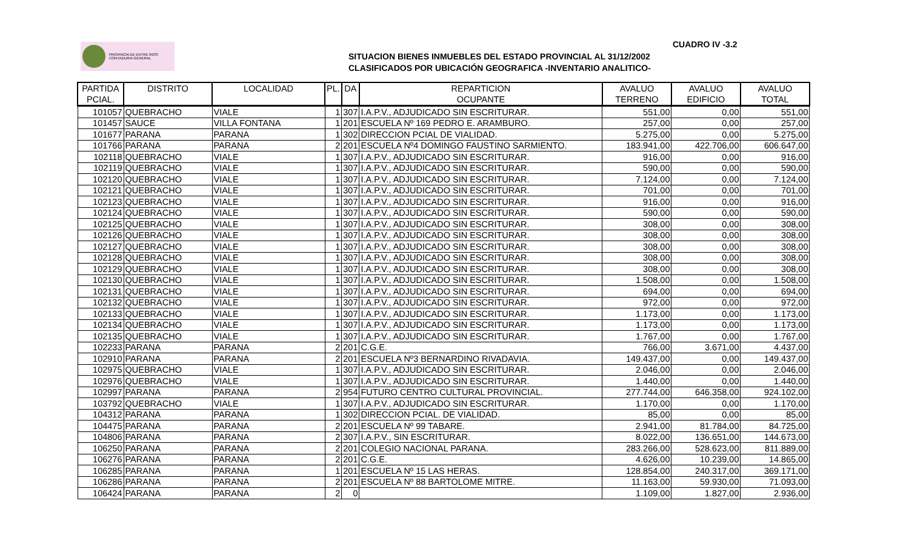PROVINCIA DE ENTRE RIOS
CONTADURIA GENERAL
CUADRO IV -3.2
SITUACION BIENES INMUEBLES DEL ESTADO PROVINCIAL AL 31/12/2002
CLASIFICADOS POR UBICACIÓN GEOGRAFICA -INVENTARIO ANALITICO-
| PARTIDA PCIAL. | DISTRITO | LOCALIDAD | PL. | DA | REPARTICION OCUPANTE | AVALUO TERRENO | AVALUO EDIFICIO | AVALUO TOTAL |
| --- | --- | --- | --- | --- | --- | --- | --- | --- |
| 101057 | QUEBRACHO | VIALE | 1 | 307 | I.A.P.V., ADJUDICADO SIN ESCRITURAR. | 551,00 | 0,00 | 551,00 |
| 101457 | SAUCE | VILLA FONTANA | 1 | 201 | ESCUELA Nº 169 PEDRO E. ARAMBURO. | 257,00 | 0,00 | 257,00 |
| 101677 | PARANA | PARANA | 1 | 302 | DIRECCION PCIAL DE VIALIDAD. | 5.275,00 | 0,00 | 5.275,00 |
| 101766 | PARANA | PARANA | 2 | 201 | ESCUELA Nº4 DOMINGO FAUSTINO SARMIENTO. | 183.941,00 | 422.706,00 | 606.647,00 |
| 102118 | QUEBRACHO | VIALE | 1 | 307 | I.A.P.V., ADJUDICADO SIN ESCRITURAR. | 916,00 | 0,00 | 916,00 |
| 102119 | QUEBRACHO | VIALE | 1 | 307 | I.A.P.V., ADJUDICADO SIN ESCRITURAR. | 590,00 | 0,00 | 590,00 |
| 102120 | QUEBRACHO | VIALE | 1 | 307 | I.A.P.V., ADJUDICADO SIN ESCRITURAR. | 7.124,00 | 0,00 | 7.124,00 |
| 102121 | QUEBRACHO | VIALE | 1 | 307 | I.A.P.V., ADJUDICADO SIN ESCRITURAR. | 701,00 | 0,00 | 701,00 |
| 102123 | QUEBRACHO | VIALE | 1 | 307 | I.A.P.V., ADJUDICADO SIN ESCRITURAR. | 916,00 | 0,00 | 916,00 |
| 102124 | QUEBRACHO | VIALE | 1 | 307 | I.A.P.V., ADJUDICADO SIN ESCRITURAR. | 590,00 | 0,00 | 590,00 |
| 102125 | QUEBRACHO | VIALE | 1 | 307 | I.A.P.V., ADJUDICADO SIN ESCRITURAR. | 308,00 | 0,00 | 308,00 |
| 102126 | QUEBRACHO | VIALE | 1 | 307 | I.A.P.V., ADJUDICADO SIN ESCRITURAR. | 308,00 | 0,00 | 308,00 |
| 102127 | QUEBRACHO | VIALE | 1 | 307 | I.A.P.V., ADJUDICADO SIN ESCRITURAR. | 308,00 | 0,00 | 308,00 |
| 102128 | QUEBRACHO | VIALE | 1 | 307 | I.A.P.V., ADJUDICADO SIN ESCRITURAR. | 308,00 | 0,00 | 308,00 |
| 102129 | QUEBRACHO | VIALE | 1 | 307 | I.A.P.V., ADJUDICADO SIN ESCRITURAR. | 308,00 | 0,00 | 308,00 |
| 102130 | QUEBRACHO | VIALE | 1 | 307 | I.A.P.V., ADJUDICADO SIN ESCRITURAR. | 1.508,00 | 0,00 | 1.508,00 |
| 102131 | QUEBRACHO | VIALE | 1 | 307 | I.A.P.V., ADJUDICADO SIN ESCRITURAR. | 694,00 | 0,00 | 694,00 |
| 102132 | QUEBRACHO | VIALE | 1 | 307 | I.A.P.V., ADJUDICADO SIN ESCRITURAR. | 972,00 | 0,00 | 972,00 |
| 102133 | QUEBRACHO | VIALE | 1 | 307 | I.A.P.V., ADJUDICADO SIN ESCRITURAR. | 1.173,00 | 0,00 | 1.173,00 |
| 102134 | QUEBRACHO | VIALE | 1 | 307 | I.A.P.V., ADJUDICADO SIN ESCRITURAR. | 1.173,00 | 0,00 | 1.173,00 |
| 102135 | QUEBRACHO | VIALE | 1 | 307 | I.A.P.V., ADJUDICADO SIN ESCRITURAR. | 1.767,00 | 0,00 | 1.767,00 |
| 102233 | PARANA | PARANA | 2 | 201 | C.G.E. | 766,00 | 3.671,00 | 4.437,00 |
| 102910 | PARANA | PARANA | 2 | 201 | ESCUELA Nº3 BERNARDINO RIVADAVIA. | 149.437,00 | 0,00 | 149.437,00 |
| 102975 | QUEBRACHO | VIALE | 1 | 307 | I.A.P.V., ADJUDICADO SIN ESCRITURAR. | 2.046,00 | 0,00 | 2.046,00 |
| 102976 | QUEBRACHO | VIALE | 1 | 307 | I.A.P.V., ADJUDICADO SIN ESCRITURAR. | 1.440,00 | 0,00 | 1.440,00 |
| 102997 | PARANA | PARANA | 2 | 954 | FUTURO CENTRO CULTURAL PROVINCIAL. | 277.744,00 | 646.358,00 | 924.102,00 |
| 103792 | QUEBRACHO | VIALE | 1 | 307 | I.A.P.V., ADJUDICADO SIN ESCRITURAR. | 1.170,00 | 0,00 | 1.170,00 |
| 104312 | PARANA | PARANA | 1 | 302 | DIRECCION PCIAL. DE VIALIDAD. | 85,00 | 0,00 | 85,00 |
| 104475 | PARANA | PARANA | 2 | 201 | ESCUELA Nº 99 TABARE. | 2.941,00 | 81.784,00 | 84.725,00 |
| 104806 | PARANA | PARANA | 2 | 307 | I.A.P.V., SIN ESCRITURAR. | 8.022,00 | 136.651,00 | 144.673,00 |
| 106250 | PARANA | PARANA | 2 | 201 | COLEGIO NACIONAL PARANA. | 283.266,00 | 528.623,00 | 811.889,00 |
| 106276 | PARANA | PARANA | 2 | 201 | C.G.E. | 4.626,00 | 10.239,00 | 14.865,00 |
| 106285 | PARANA | PARANA | 1 | 201 | ESCUELA Nº 15 LAS HERAS. | 128.854,00 | 240.317,00 | 369.171,00 |
| 106286 | PARANA | PARANA | 2 | 201 | ESCUELA Nº 88 BARTOLOME MITRE. | 11.163,00 | 59.930,00 | 71.093,00 |
| 106424 | PARANA | PARANA | 2 | 0 | | 1.109,00 | 1.827,00 | 2.936,00 |